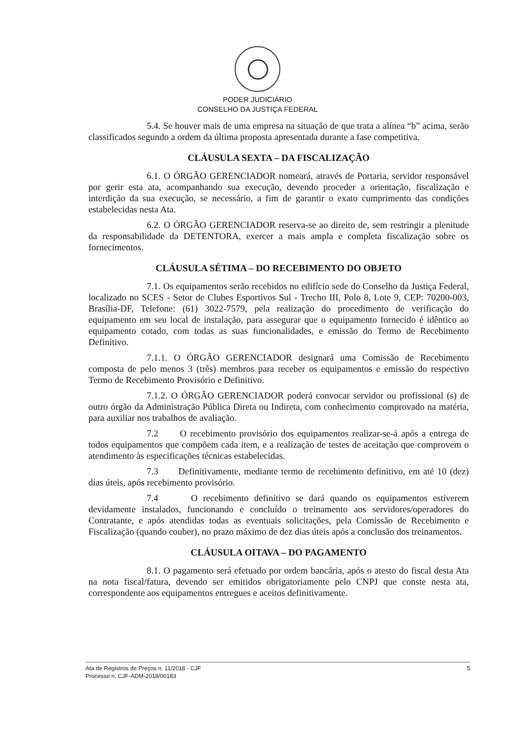PODER JUDICIÁRIO
CONSELHO DA JUSTIÇA FEDERAL
5.4. Se houver mais de uma empresa na situação de que trata a alínea “b” acima, serão classificados segundo a ordem da última proposta apresentada durante a fase competitiva.
CLÁUSULA SEXTA – DA FISCALIZAÇÃO
6.1. O ÓRGÃO GERENCIADOR nomeará, através de Portaria, servidor responsável por gerir esta ata, acompanhando sua execução, devendo proceder a orientação, fiscalização e interdição da sua execução, se necessário, a fim de garantir o exato cumprimento das condições estabelecidas nesta Ata.
6.2. O ÓRGÃO GERENCIADOR reserva-se ao direito de, sem restringir a plenitude da responsabilidade da DETENTORA, exercer a mais ampla e completa fiscalização sobre os fornecimentos.
CLÁUSULA SÉTIMA – DO RECEBIMENTO DO OBJETO
7.1. Os equipamentos serão recebidos no edifício sede do Conselho da Justiça Federal, localizado no SCES - Setor de Clubes Esportivos Sul - Trecho III, Polo 8, Lote 9, CEP: 70200-003, Brasília-DF, Telefone: (61) 3022-7579, pela realização do procedimento de verificação do equipamento em seu local de instalação, para assegurar que o equipamento fornecido é idêntico ao equipamento cotado, com todas as suas funcionalidades, e emissão do Termo de Recebimento Definitivo.
7.1.1. O ÓRGÃO GERENCIADOR designará uma Comissão de Recebimento composta de pelo menos 3 (três) membros para receber os equipamentos e emissão do respectivo Termo de Recebimento Provisório e Definitivo.
7.1.2. O ÓRGÃO GERENCIADOR poderá convocar servidor ou profissional (s) de outro órgão da Administração Pública Direta ou Indireta, com conhecimento comprovado na matéria, para auxiliar nos trabalhos de avaliação.
7.2 O recebimento provisório dos equipamentos realizar-se-á após a entrega de todos equipamentos que compõem cada item, e a realização de testes de aceitação que comprovem o atendimento às especificações técnicas estabelecidas.
7.3 Definitivamente, mediante termo de recebimento definitivo, em até 10 (dez) dias úteis, após recebimento provisório.
7.4 O recebimento definitivo se dará quando os equipamentos estiverem devidamente instalados, funcionando e concluído o treinamento aos servidores/operadores do Contratante, e após atendidas todas as eventuais solicitações, pela Comissão de Recebimento e Fiscalização (quando couber), no prazo máximo de dez dias úteis após a conclusão dos treinamentos.
CLÁUSULA OITAVA – DO PAGAMENTO
8.1. O pagamento será efetuado por ordem bancária, após o atesto do fiscal desta Ata na nota fiscal/fatura, devendo ser emitidos obrigatoriamente pelo CNPJ que conste nesta ata, correspondente aos equipamentos entregues e aceitos definitivamente.
Ata de Registros de Preços n. 11/2018 - CJF
Processo n. CJF-ADM-2018/00183
5